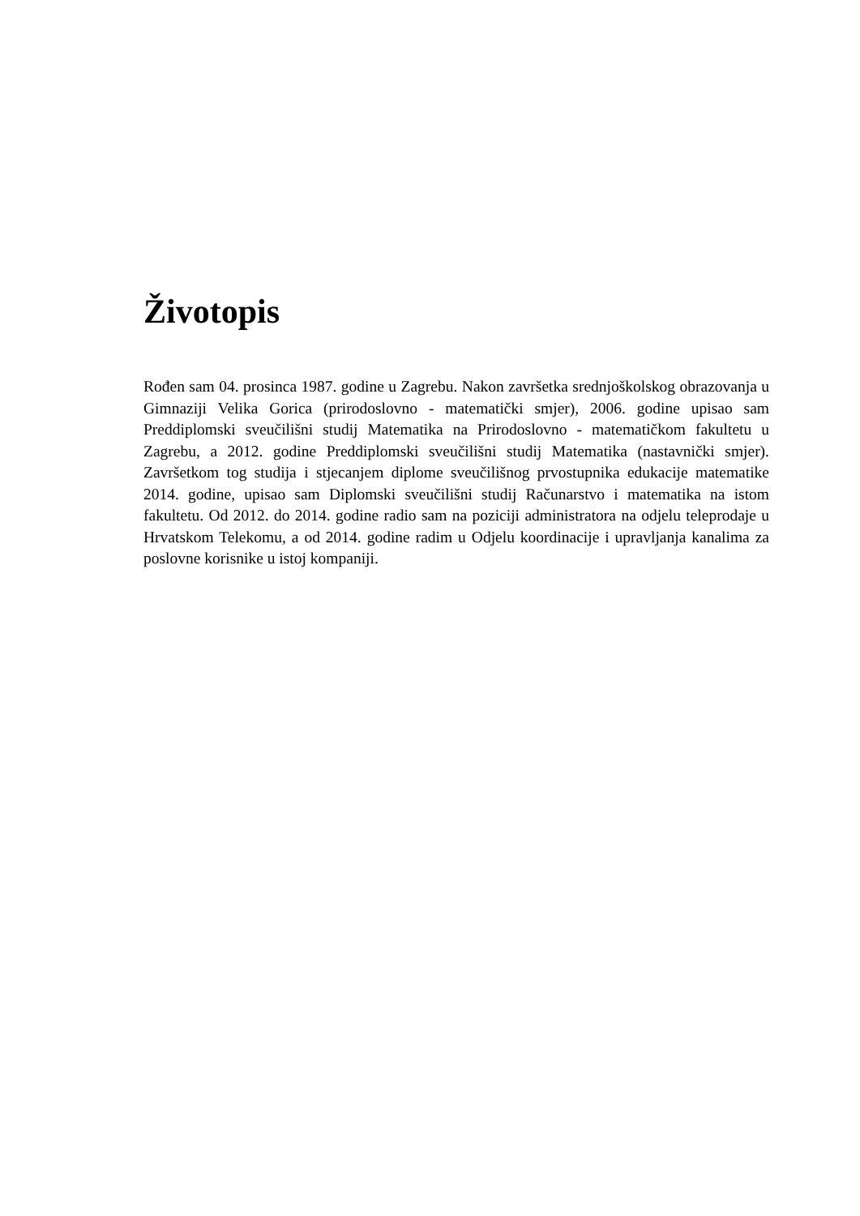Životopis
Rođen sam 04. prosinca 1987. godine u Zagrebu. Nakon završetka srednjoškolskog obrazovanja u Gimnaziji Velika Gorica (prirodoslovno - matematički smjer), 2006. godine upisao sam Preddiplomski sveučilišni studij Matematika na Prirodoslovno - matematičkom fakultetu u Zagrebu, a 2012. godine Preddiplomski sveučilišni studij Matematika (nastavnički smjer). Završetkom tog studija i stjecanjem diplome sveučilišnog prvostupnika edukacije matematike 2014. godine, upisao sam Diplomski sveučilišni studij Računarstvo i matematika na istom fakultetu. Od 2012. do 2014. godine radio sam na poziciji administratora na odjelu teleprodaje u Hrvatskom Telekomu, a od 2014. godine radim u Odjelu koordinacije i upravljanja kanalima za poslovne korisnike u istoj kompaniji.